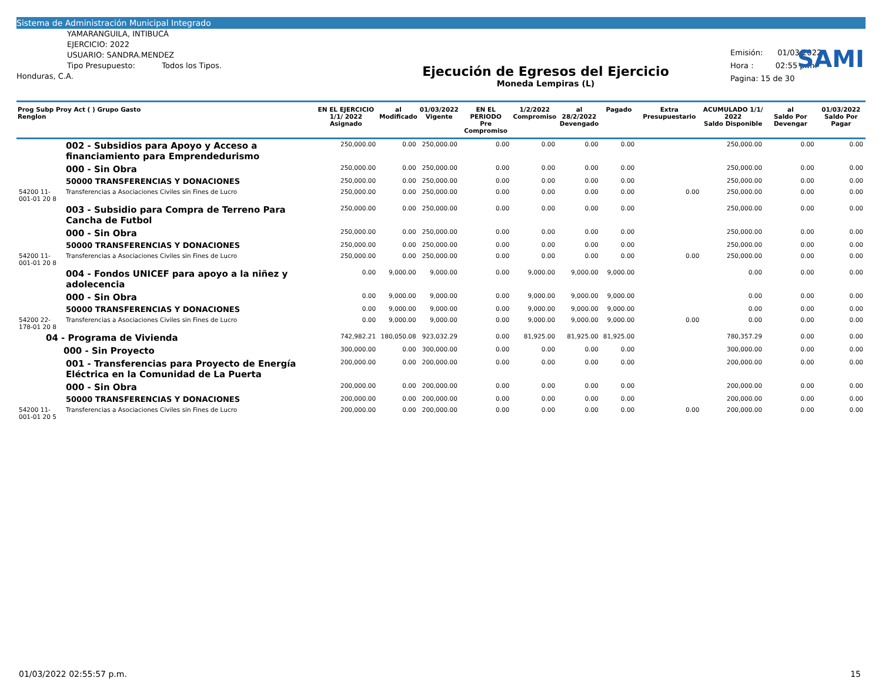Sistema de Administración Municipal Integrado
SAMI
YAMARANGUILA, INTIBUCÁ
EJERCICIO: 2022
USUARIO: SANDRA.MENDEZ
Tipo Presupuesto: Todos los Tipos.
Honduras, C.A.
Ejecución de Egresos del Ejercicio
Moneda Lempiras (L)
Emisión: 01/03/2022
Hora : 02:55 p.m.
Pagina: 15 de 30
| Prog Subp Proy Act ( ) Grupo Gasto Renglon | | EN EL EJERCICIO 1/1/ 2022 Asignado | al Modificado | 01/03/2022 Vigente | EN EL PERIODO Pre Compromiso | 1/2/2022 Compromiso | al 28/2/2022 Devengado | Pagado | Extra Presupuestario | ACUMULADO 1/1/ 2022 Saldo Disponible | al Saldo Por Devengar | 01/03/2022 Saldo Por Pagar |
| --- | --- | --- | --- | --- | --- | --- | --- | --- | --- | --- | --- | --- |
| | 002 - Subsidios para Apoyo y Acceso a financiamiento para Emprendedurismo | 250,000.00 | 0.00 | 250,000.00 | 0.00 | 0.00 | 0.00 | 0.00 | | 250,000.00 | 0.00 | 0.00 |
| | 000 - Sin Obra | 250,000.00 | 0.00 | 250,000.00 | 0.00 | 0.00 | 0.00 | 0.00 | | 250,000.00 | 0.00 | 0.00 |
| | 50000 TRANSFERENCIAS Y DONACIONES | 250,000.00 | 0.00 | 250,000.00 | 0.00 | 0.00 | 0.00 | 0.00 | | 250,000.00 | 0.00 | 0.00 |
| 54200 11-001-01 20 8 | Transferencias a Asociaciones Civiles sin Fines de Lucro | 250,000.00 | 0.00 | 250,000.00 | 0.00 | 0.00 | 0.00 | 0.00 | 0.00 | 250,000.00 | 0.00 | 0.00 |
| | 003 - Subsidio para Compra de Terreno Para Cancha de Futbol | 250,000.00 | 0.00 | 250,000.00 | 0.00 | 0.00 | 0.00 | 0.00 | | 250,000.00 | 0.00 | 0.00 |
| | 000 - Sin Obra | 250,000.00 | 0.00 | 250,000.00 | 0.00 | 0.00 | 0.00 | 0.00 | | 250,000.00 | 0.00 | 0.00 |
| | 50000 TRANSFERENCIAS Y DONACIONES | 250,000.00 | 0.00 | 250,000.00 | 0.00 | 0.00 | 0.00 | 0.00 | | 250,000.00 | 0.00 | 0.00 |
| 54200 11-001-01 20 8 | Transferencias a Asociaciones Civiles sin Fines de Lucro | 250,000.00 | 0.00 | 250,000.00 | 0.00 | 0.00 | 0.00 | 0.00 | 0.00 | 250,000.00 | 0.00 | 0.00 |
| | 004 - Fondos UNICEF para apoyo a la niñez y adolecencia | 0.00 | 9,000.00 | 9,000.00 | 0.00 | 9,000.00 | 9,000.00 | 9,000.00 | | 0.00 | 0.00 | 0.00 |
| | 000 - Sin Obra | 0.00 | 9,000.00 | 9,000.00 | 0.00 | 9,000.00 | 9,000.00 | 9,000.00 | | 0.00 | 0.00 | 0.00 |
| | 50000 TRANSFERENCIAS Y DONACIONES | 0.00 | 9,000.00 | 9,000.00 | 0.00 | 9,000.00 | 9,000.00 | 9,000.00 | | 0.00 | 0.00 | 0.00 |
| 54200 22-178-01 20 8 | Transferencias a Asociaciones Civiles sin Fines de Lucro | 0.00 | 9,000.00 | 9,000.00 | 0.00 | 9,000.00 | 9,000.00 | 9,000.00 | 0.00 | 0.00 | 0.00 | 0.00 |
| 04 - Programa de Vivienda | | 742,982.21 | 180,050.08 | 923,032.29 | 0.00 | 81,925.00 | 81,925.00 | 81,925.00 | | 780,357.29 | 0.00 | 0.00 |
| 000 - Sin Proyecto | | 300,000.00 | 0.00 | 300,000.00 | 0.00 | 0.00 | 0.00 | 0.00 | | 300,000.00 | 0.00 | 0.00 |
| | 001 - Transferencias para Proyecto de Energía Eléctrica en la Comunidad de La Puerta | 200,000.00 | 0.00 | 200,000.00 | 0.00 | 0.00 | 0.00 | 0.00 | | 200,000.00 | 0.00 | 0.00 |
| | 000 - Sin Obra | 200,000.00 | 0.00 | 200,000.00 | 0.00 | 0.00 | 0.00 | 0.00 | | 200,000.00 | 0.00 | 0.00 |
| | 50000 TRANSFERENCIAS Y DONACIONES | 200,000.00 | 0.00 | 200,000.00 | 0.00 | 0.00 | 0.00 | 0.00 | | 200,000.00 | 0.00 | 0.00 |
| 54200 11-001-01 20 5 | Transferencias a Asociaciones Civiles sin Fines de Lucro | 200,000.00 | 0.00 | 200,000.00 | 0.00 | 0.00 | 0.00 | 0.00 | 0.00 | 200,000.00 | 0.00 | 0.00 |
01/03/2022 02:55:57 p.m. 15